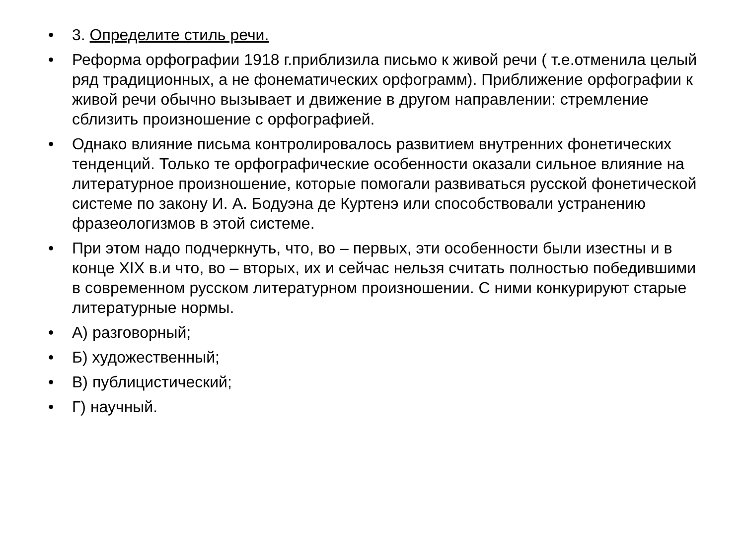• 3. Определите стиль речи.
• Реформа орфографии 1918 г.приблизила письмо к живой речи ( т.е.отменила целый ряд традиционных, а не фонематических орфограмм). Приближение орфографии к живой речи обычно вызывает и движение в другом направлении: стремление сблизить произношение с орфографией.
• Однако влияние письма контролировалось развитием внутренних фонетических тенденций. Только те орфографические особенности оказали сильное влияние на литературное произношение, которые помогали развиваться русской фонетической системе по закону И. А. Бодуэна де Куртенэ или способствовали устранению фразеологизмов в этой системе.
• При этом надо подчеркнуть, что, во – первых, эти особенности были изестны и в конце XIX в.и что, во – вторых, их и сейчас нельзя считать полностью победившими в современном русском литературном произношении. С ними конкурируют старые литературные нормы.
• А) разговорный;
• Б) художественный;
• В) публицистический;
• Г) научный.